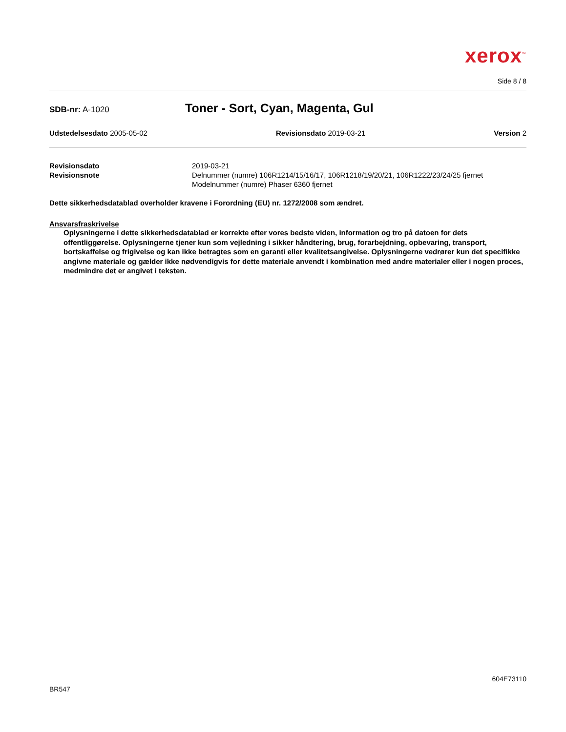xerox<sup>™</sup>
Side 8 / 8
SDB-nr: A-1020
Toner - Sort, Cyan, Magenta, Gul
Udstedelsesdato 2005-05-02 Revisionsdato 2019-03-21 Version 2
Revisionsdato 2019-03-21 Revisionsnote Delnummer (numre) 106R1214/15/16/17, 106R1218/19/20/21, 106R1222/23/24/25 fjernet
Modelnummer (numre) Phaser 6360 fjernet
Dette sikkerhedsdatablad overholder kravene i Forordning (EU) nr. 1272/2008 som ændret.
Ansvarsfraskrivelse
Oplysningerne i dette sikkerhedsdatablad er korrekte efter vores bedste viden, information og tro på datoen for dets offentliggørelse. Oplysningerne tjener kun som vejledning i sikker håndtering, brug, forarbejdning, opbevaring, transport, bortskaffelse og frigivelse og kan ikke betragtes som en garanti eller kvalitetsangivelse. Oplysningerne vedrører kun det specifikke angivne materiale og gælder ikke nødvendigvis for dette materiale anvendt i kombination med andre materialer eller i nogen proces, medmindre det er angivet i teksten.
604E73110
BR547